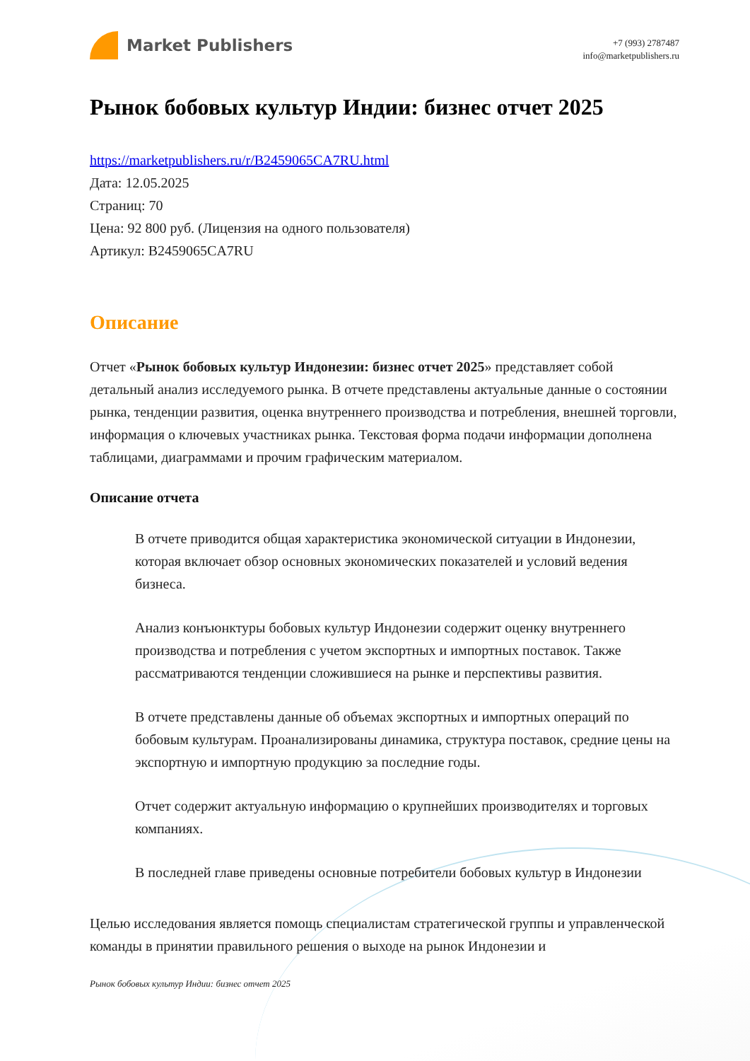Market Publishers
+7 (993) 2787487
info@marketpublishers.ru
Рынок бобовых культур Индии: бизнес отчет 2025
https://marketpublishers.ru/r/B2459065CA7RU.html
Дата: 12.05.2025
Страниц: 70
Цена: 92 800 руб. (Лицензия на одного пользователя)
Артикул: B2459065CA7RU
Описание
Отчет «Рынок бобовых культур Индонезии: бизнес отчет 2025» представляет собой детальный анализ исследуемого рынка. В отчете представлены актуальные данные о состоянии рынка, тенденции развития, оценка внутреннего производства и потребления, внешней торговли, информация о ключевых участниках рынка. Текстовая форма подачи информации дополнена таблицами, диаграммами и прочим графическим материалом.
Описание отчета
В отчете приводится общая характеристика экономической ситуации в Индонезии, которая включает обзор основных экономических показателей и условий ведения бизнеса.
Анализ конъюнктуры бобовых культур Индонезии содержит оценку внутреннего производства и потребления с учетом экспортных и импортных поставок. Также рассматриваются тенденции сложившиеся на рынке и перспективы развития.
В отчете представлены данные об объемах экспортных и импортных операций по бобовым культурам. Проанализированы динамика, структура поставок, средние цены на экспортную и импортную продукцию за последние годы.
Отчет содержит актуальную информацию о крупнейших производителях и торговых компаниях.
В последней главе приведены основные потребители бобовых культур в Индонезии
Целью исследования является помощь специалистам стратегической группы и управленческой команды в принятии правильного решения о выходе на рынок Индонезии и
Рынок бобовых культур Индии: бизнес отчет 2025